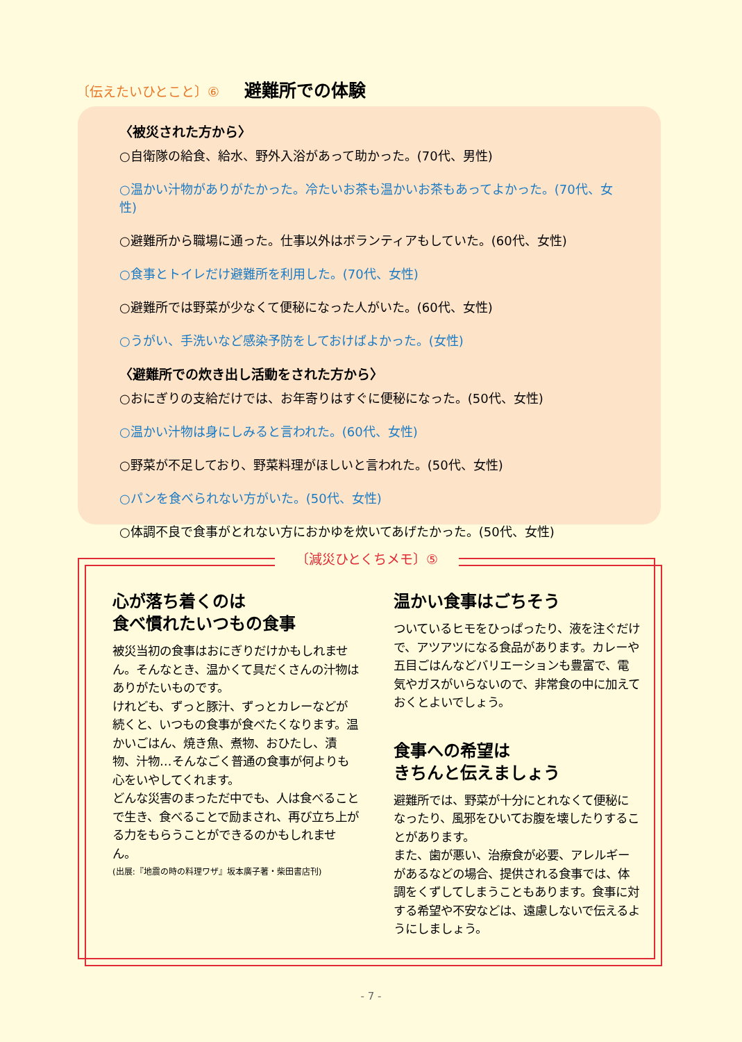〔伝えたいひとこと〕⑥ 避難所での体験
〈被災された方から〉
○自衛隊の給食、給水、野外入浴があって助かった。(70代、男性)
○温かい汁物がありがたかった。冷たいお茶も温かいお茶もあってよかった。(70代、女性)
○避難所から職場に通った。仕事以外はボランティアもしていた。(60代、女性)
○食事とトイレだけ避難所を利用した。(70代、女性)
○避難所では野菜が少なくて便秘になった人がいた。(60代、女性)
○うがい、手洗いなど感染予防をしておけばよかった。(女性)
〈避難所での炊き出し活動をされた方から〉
○おにぎりの支給だけでは、お年寄りはすぐに便秘になった。(50代、女性)
○温かい汁物は身にしみると言われた。(60代、女性)
○野菜が不足しており、野菜料理がほしいと言われた。(50代、女性)
○パンを食べられない方がいた。(50代、女性)
○体調不良で食事がとれない方におかゆを炊いてあげたかった。(50代、女性)
〔減災ひとくちメモ〕⑤
心が落ち着くのは
食べ慣れたいつもの食事
被災当初の食事はおにぎりだけかもしれません。そんなとき、温かくて具だくさんの汁物はありがたいものです。
けれども、ずっと豚汁、ずっとカレーなどが続くと、いつもの食事が食べたくなります。温かいごはん、焼き魚、煮物、おひたし、漬物、汁物…そんなごく普通の食事が何よりも心をいやしてくれます。
どんな災害のまっただ中でも、人は食べることで生き、食べることで励まされ、再び立ち上がる力をもらうことができるのかもしれません。
(出展:『地震の時の料理ワザ』坂本廣子著・柴田書店刊)
温かい食事はごちそう
ついているヒモをひっぱったり、液を注ぐだけで、アツアツになる食品があります。カレーや五目ごはんなどバリエーションも豊富で、電気やガスがいらないので、非常食の中に加えておくとよいでしょう。
食事への希望は
きちんと伝えましょう
避難所では、野菜が十分にとれなくて便秘になったり、風邪をひいてお腹を壊したりすることがあります。
また、歯が悪い、治療食が必要、アレルギーがあるなどの場合、提供される食事では、体調をくずしてしまうこともあります。食事に対する希望や不安などは、遠慮しないで伝えるようにしましょう。
- 7 -